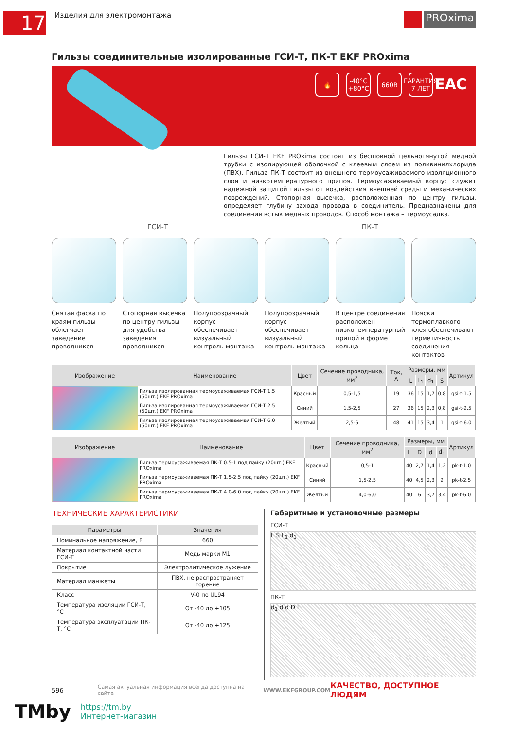17
Изделия для электромонтажа
PROxima
Гильзы соединительные изолированные ГСИ-Т, ПК-Т EKF PROxima
🔥 -40°C
+80°C 660В ГАРАНТИЯ 7 ЛЕТ EAC
Гильзы ГСИ-Т EKF PROxima состоят из бесшовной цельнотянутой медной трубки с изолирующей оболочкой с клеевым слоем из поливинилхлорида (ПВХ). Гильза ПК-Т состоит из внешнего термоусаживаемого изоляционного слоя и низкотемпературного припоя. Термоусаживаемый корпус служит надежной защитой гильзы от воздействия внешней среды и механических повреждений. Стопорная высечка, расположенная по центру гильзы, определяет глубину захода провода в соединитель. Предназначены для соединения встык медных проводов. Способ монтажа – термоусадка.
ГСИ-Т ПК-Т
Снятая фаска по краям гильзы облегчает заведение проводников
Стопорная высечка по центру гильзы для удобства заведения проводников
Полупрозрачный корпус обеспечивает визуальный контроль монтажа
Полупрозрачный корпус обеспечивает визуальный контроль монтажа
В центре соединения расположен низкотемпературный припой в форме кольца
Пояски термоплавкого клея обеспечивают герметичность соединения контактов
| Изображение | Наименование | Цвет | Сечение проводника, мм<sup>2</sup> | Ток, А | Размеры, мм | | | | Артикул |
| --- | --- | --- | --- | --- | --- | --- | --- | --- | --- |
| | | | | | L | L<sub>1</sub> | d<sub>1</sub> | S | |
| | Гильза изолированная термоусаживаемая ГСИ-Т 1.5 (50шт.) EKF PROxima | Красный | 0,5-1,5 | 19 | 36 | 15 | 1,7 | 0,8 | gsi-t-1.5 |
| | Гильза изолированная термоусаживаемая ГСИ-Т 2.5 (50шт.) EKF PROxima | Синий | 1,5-2,5 | 27 | 36 | 15 | 2,3 | 0,8 | gsi-t-2.5 |
| | Гильза изолированная термоусаживаемая ГСИ-Т 6.0 (50шт.) EKF PROxima | Желтый | 2,5-6 | 48 | 41 | 15 | 3,4 | 1 | gsi-t-6.0 |
| Изображение | Наименование | Цвет | Сечение проводника, мм<sup>2</sup> | Размеры, мм | | | | Артикул |
| --- | --- | --- | --- | --- | --- | --- | --- | --- |
| | | | | L | D | d | d<sub>1</sub> | |
| | Гильза термоусаживаемая ПК-Т 0.5-1 под пайку (20шт.) EKF PROxima | Красный | 0,5-1 | 40 | 2,7 | 1,4 | 1,2 | pk-t-1.0 |
| | Гильза термоусаживаемая ПК-Т 1.5-2.5 под пайку (20шт.) EKF PROxima | Синий | 1,5-2,5 | 40 | 4,5 | 2,3 | 2 | pk-t-2.5 |
| | Гильза термоусаживаемая ПК-Т 4.0-6.0 под пайку (20шт.) EKF PROxima | Желтый | 4,0-6,0 | 40 | 6 | 3,7 | 3,4 | pk-t-6.0 |
ТЕХНИЧЕСКИЕ ХАРАКТЕРИСТИКИ
| Параметры | Значения |
| --- | --- |
| Номинальное напряжение, В | 660 |
| Материал контактной части ГСИ-Т | Медь марки М1 |
| Покрытие | Электролитическое лужение |
| Материал манжеты | ПВХ, не распространяет горение |
| Класс | V-0 по UL94 |
| Температура изоляции ГСИ-Т, °С | От -40 до +105 |
| Температура эксплуатации ПК-Т, °С | От -40 до +125 |
Габаритные и установочные размеры
ГСИ-Т
L S L<sub>1</sub> d<sub>1</sub>
ПК-Т
d<sub>1</sub> d d D L
596 Самая актуальная информация всегда доступна на сайте WWW.EKFGROUP.COM КАЧЕСТВО, ДОСТУПНОЕ ЛЮДЯМ
TMby
https://tm.by
Интернет-магазин